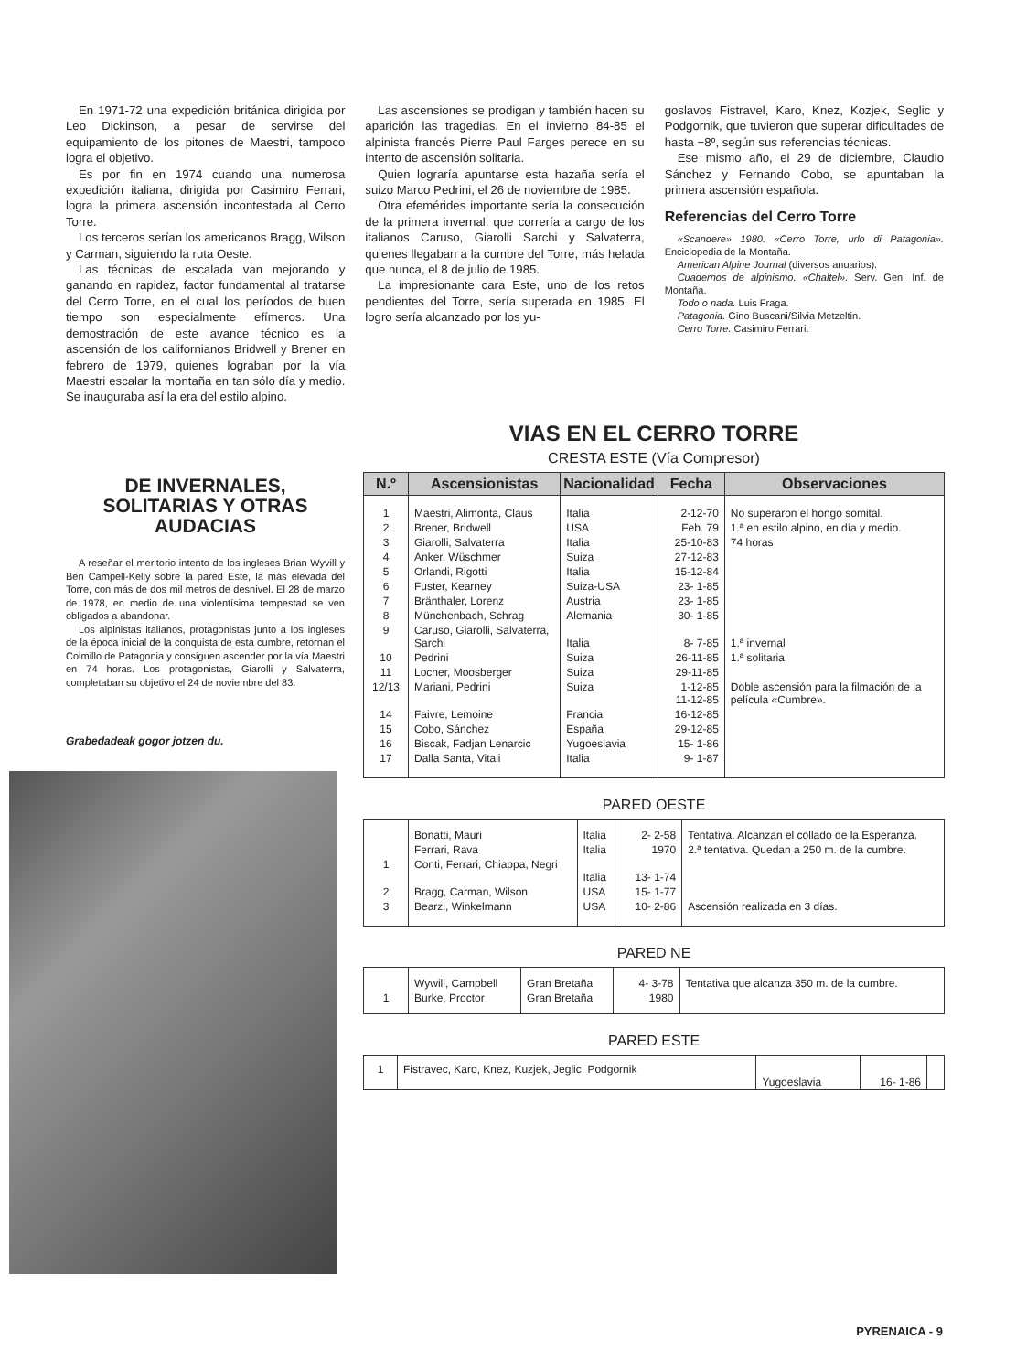En 1971-72 una expedición británica dirigida por Leo Dickinson, a pesar de servirse del equipamiento de los pitones de Maestri, tampoco logra el objetivo.
Es por fin en 1974 cuando una numerosa expedición italiana, dirigida por Casimiro Ferrari, logra la primera ascensión incontestada al Cerro Torre.
Los terceros serían los americanos Bragg, Wilson y Carman, siguiendo la ruta Oeste.
Las técnicas de escalada van mejorando y ganando en rapidez, factor fundamental al tratarse del Cerro Torre, en el cual los períodos de buen tiempo son especialmente efímeros. Una demostración de este avance técnico es la ascensión de los californianos Bridwell y Brener en febrero de 1979, quienes lograban por la vía Maestri escalar la montaña en tan sólo día y medio. Se inauguraba así la era del estilo alpino.
Las ascensiones se prodigan y también hacen su aparición las tragedias. En el invierno 84-85 el alpinista francés Pierre Paul Farges perece en su intento de ascensión solitaria.
Quien lograría apuntarse esta hazaña sería el suizo Marco Pedrini, el 26 de noviembre de 1985.
Otra efemérides importante sería la consecución de la primera invernal, que correría a cargo de los italianos Caruso, Giarolli Sarchi y Salvaterra, quienes llegaban a la cumbre del Torre, más helada que nunca, el 8 de julio de 1985.
La impresionante cara Este, uno de los retos pendientes del Torre, sería superada en 1985. El logro sería alcanzado por los yu-
goslavos Fistravel, Karo, Knez, Kozjek, Seglic y Podgornik, que tuvieron que superar dificultades de hasta −8º, según sus referencias técnicas.
Ese mismo año, el 29 de diciembre, Claudio Sánchez y Fernando Cobo, se apuntaban la primera ascensión española.
Referencias del Cerro Torre
«Scandere» 1980. «Cerro Torre, urlo di Patagonia». Enciclopedia de la Montaña.
American Alpine Journal (diversos anuarios).
Cuadernos de alpinismo. «Chaltel». Serv. Gen. Inf. de Montaña.
Todo o nada. Luis Fraga.
Patagonia. Gino Buscani/Silvia Metzeltin.
Cerro Torre. Casimiro Ferrari.
DE INVERNALES, SOLITARIAS Y OTRAS AUDACIAS
A reseñar el meritorio intento de los ingleses Brian Wyvill y Ben Campell-Kelly sobre la pared Este, la más elevada del Torre, con más de dos mil metros de desnivel. El 28 de marzo de 1978, en medio de una violentísima tempestad se ven obligados a abandonar.
Los alpinistas italianos, protagonistas junto a los ingleses de la época inicial de la conquista de esta cumbre, retornan el Colmillo de Patagonia y consiguen ascender por la vía Maestri en 74 horas. Los protagonistas, Giarolli y Salvaterra, completaban su objetivo el 24 de noviembre del 83.
Grabedadeak gogor jotzen du.
VIAS EN EL CERRO TORRE
CRESTA ESTE (Vía Compresor)
| N.º | Ascensionistas | Nacionalidad | Fecha | Observaciones |
| --- | --- | --- | --- | --- |
| 1 | Maestri, Alimonta, Claus | Italia | 2-12-70 | No superaron el hongo somital. |
| 2 | Brener, Bridwell | USA | Feb. 79 | 1.ª en estilo alpino, en día y medio. |
| 3 | Giarolli, Salvaterra | Italia | 25-10-83 | 74 horas |
| 4 | Anker, Wüschmer | Suiza | 27-12-83 | |
| 5 | Orlandi, Rigotti | Italia | 15-12-84 | |
| 6 | Fuster, Kearney | Suiza-USA | 23- 1-85 | |
| 7 | Bränthaler, Lorenz | Austria | 23- 1-85 | |
| 8 | Münchenbach, Schrag | Alemania | 30- 1-85 | |
| 9 | Caruso, Giarolli, Salvaterra, Sarchi | Italia | 8- 7-85 | 1.ª invernal |
| 10 | Pedrini | Suiza | 26-11-85 | 1.ª solitaria |
| 11 | Locher, Moosberger | Suiza | 29-11-85 | |
| 12/13 | Mariani, Pedrini | Suiza | 1-12-85 11-12-85 | Doble ascensión para la filmación de la película «Cumbre». |
| 14 | Faivre, Lemoine | Francia | 16-12-85 | |
| 15 | Cobo, Sánchez | España | 29-12-85 | |
| 16 | Biscak, Fadjan Lenarcic | Yugoeslavia | 15- 1-86 | |
| 17 | Dalla Santa, Vitali | Italia | 9- 1-87 | |
PARED OESTE
| | Bonatti, Mauri | Italia | 2- 2-58 | Tentativa. Alcanzan el collado de la Esperanza. |
| | Ferrari, Rava | Italia | 1970 | 2.ª tentativa. Quedan a 250 m. de la cumbre. |
| 1 | Conti, Ferrari, Chiappa, Negri | Italia | 13- 1-74 | |
| 2 | Bragg, Carman, Wilson | USA | 15- 1-77 | |
| 3 | Bearzi, Winkelmann | USA | 10- 2-86 | Ascensión realizada en 3 días. |
PARED NE
| | Wywill, Campbell | Gran Bretaña | 4- 3-78 | Tentativa que alcanza 350 m. de la cumbre. |
| 1 | Burke, Proctor | Gran Bretaña | 1980 | |
PARED ESTE
| 1 | Fistravec, Karo, Knez, Kuzjek, Jeglic, Podgornik | Yugoeslavia | 16- 1-86 | |
PYRENAICA - 9